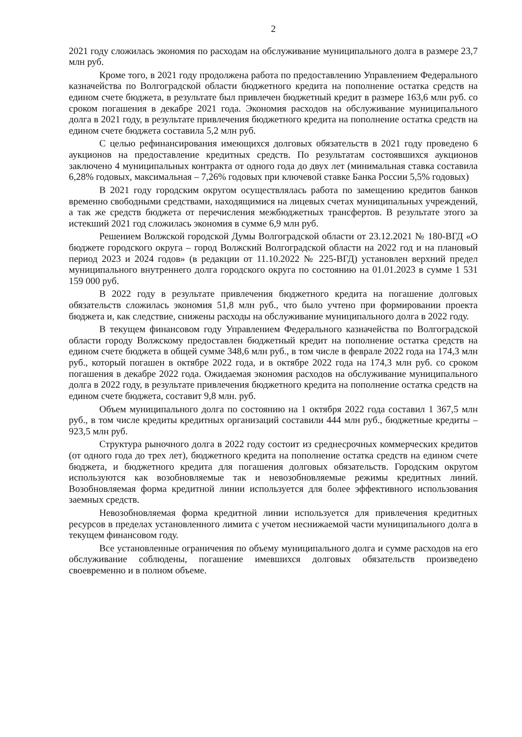2
2021 году сложилась экономия по расходам на обслуживание муниципального долга в размере 23,7 млн руб.
Кроме того, в 2021 году продолжена работа по предоставлению Управлением Федерального казначейства по Волгоградской области бюджетного кредита на пополнение остатка средств на едином счете бюджета, в результате был привлечен бюджетный кредит в размере 163,6 млн руб. со сроком погашения в декабре 2021 года. Экономия расходов на обслуживание муниципального долга в 2021 году, в результате привлечения бюджетного кредита на пополнение остатка средств на едином счете бюджета составила 5,2 млн руб.
С целью рефинансирования имеющихся долговых обязательств в 2021 году проведено 6 аукционов на предоставление кредитных средств. По результатам состоявшихся аукционов заключено 4 муниципальных контракта от одного года до двух лет (минимальная ставка составила 6,28% годовых, максимальная – 7,26% годовых при ключевой ставке Банка России 5,5% годовых)
В 2021 году городским округом осуществлялась работа по замещению кредитов банков временно свободными средствами, находящимися на лицевых счетах муниципальных учреждений, а так же средств бюджета от перечисления межбюджетных трансфертов. В результате этого за истекший 2021 год сложилась экономия в сумме 6,9 млн руб.
Решением Волжской городской Думы Волгоградской области от 23.12.2021 № 180-ВГД «О бюджете городского округа – город Волжский Волгоградской области на 2022 год и на плановый период 2023 и 2024 годов» (в редакции от 11.10.2022 № 225-ВГД) установлен верхний предел муниципального внутреннего долга городского округа по состоянию на 01.01.2023 в сумме 1 531 159 000 руб.
В 2022 году в результате привлечения бюджетного кредита на погашение долговых обязательств сложилась экономия 51,8 млн руб., что было учтено при формировании проекта бюджета и, как следствие, снижены расходы на обслуживание муниципального долга в 2022 году.
В текущем финансовом году Управлением Федерального казначейства по Волгоградской области городу Волжскому предоставлен бюджетный кредит на пополнение остатка средств на едином счете бюджета в общей сумме 348,6 млн руб., в том числе в феврале 2022 года на 174,3 млн руб., который погашен в октябре 2022 года, и в октябре 2022 года на 174,3 млн руб. со сроком погашения в декабре 2022 года. Ожидаемая экономия расходов на обслуживание муниципального долга в 2022 году, в результате привлечения бюджетного кредита на пополнение остатка средств на едином счете бюджета, составит 9,8 млн. руб.
Объем муниципального долга по состоянию на 1 октября 2022 года составил 1 367,5 млн руб., в том числе кредиты кредитных организаций составили 444 млн руб., бюджетные кредиты – 923,5 млн руб.
Структура рыночного долга в 2022 году состоит из среднесрочных коммерческих кредитов (от одного года до трех лет), бюджетного кредита на пополнение остатка средств на едином счете бюджета, и бюджетного кредита для погашения долговых обязательств. Городским округом используются как возобновляемые так и невозобновляемые режимы кредитных линий. Возобновляемая форма кредитной линии используется для более эффективного использования заемных средств.
Невозобновляемая форма кредитной линии используется для привлечения кредитных ресурсов в пределах установленного лимита с учетом неснижаемой части муниципального долга в текущем финансовом году.
Все установленные ограничения по объему муниципального долга и сумме расходов на его обслуживание соблюдены, погашение имевшихся долговых обязательств произведено своевременно и в полном объеме.